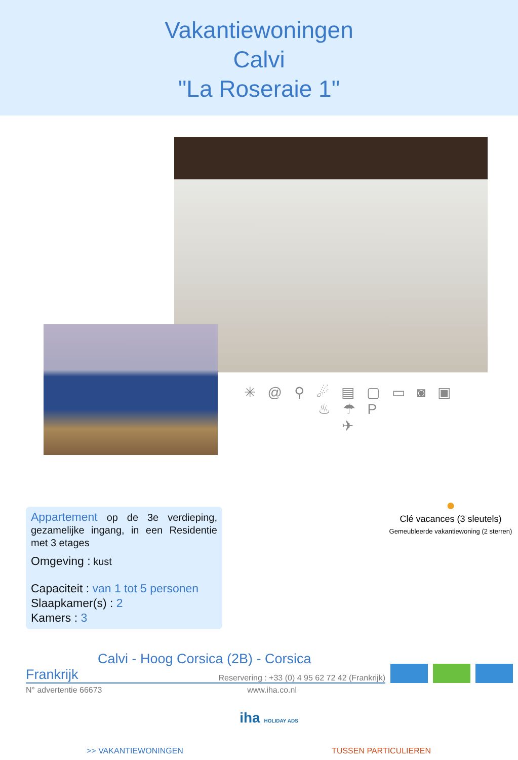Vakantiewoningen
Calvi
"La Roseraie 1"
✳ @ ⚲ ☄ ▤ ▢ ▭ ◙ ▣ ♨ ☂ P
✈
Appartement op de 3e verdieping, gezamelijke ingang, in een Residentie met 3 etages
Omgeving : kust
Capaciteit : van 1 tot 5 personen
Slaapkamer(s) : 2
Kamers : 3
●
Clé vacances (3 sleutels)
Gemeubleerde vakantiewoning (2 sterren)
Calvi - Hoog Corsica (2B) - Corsica
Frankrijk Reservering : +33 (0) 4 95 62 72 42 (Frankrijk)
N° advertentie 66673 www.iha.co.nl
iha HOLIDAY ADS
>> VAKANTIEWONINGEN TUSSEN PARTICULIEREN